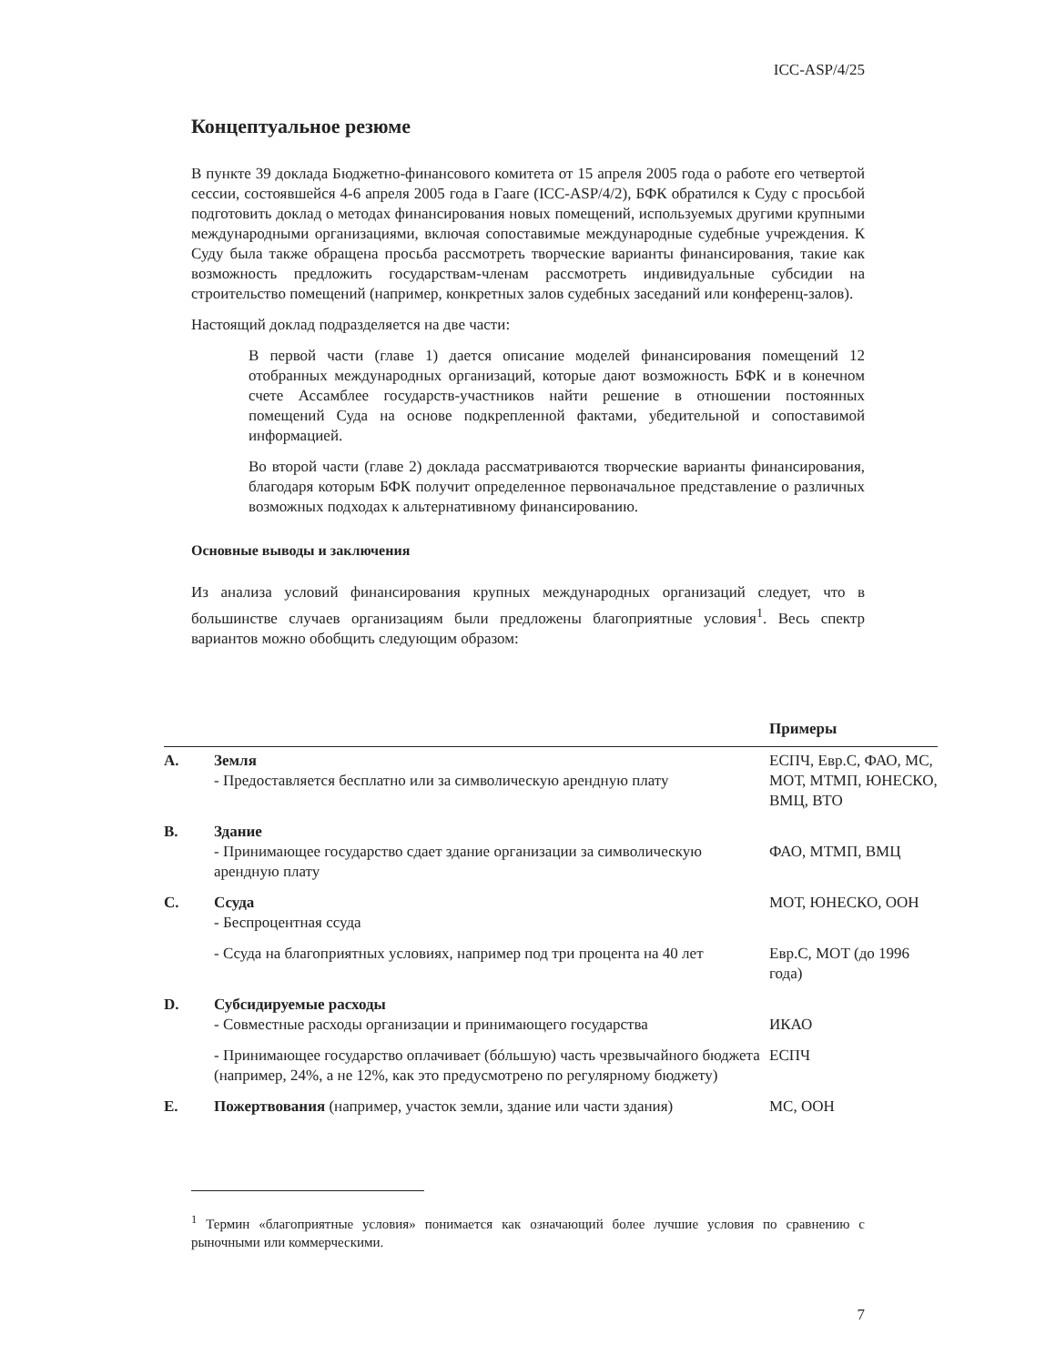ICC-ASP/4/25
Концептуальное резюме
В пункте 39 доклада Бюджетно-финансового комитета от 15 апреля 2005 года о работе его четвертой сессии, состоявшейся 4-6 апреля 2005 года в Гааге (ICC-ASP/4/2), БФК обратился к Суду с просьбой подготовить доклад о методах финансирования новых помещений, используемых другими крупными международными организациями, включая сопоставимые международные судебные учреждения. К Суду была также обращена просьба рассмотреть творческие варианты финансирования, такие как возможность предложить государствам-членам рассмотреть индивидуальные субсидии на строительство помещений (например, конкретных залов судебных заседаний или конференц-залов).
Настоящий доклад подразделяется на две части:
В первой части (главе 1) дается описание моделей финансирования помещений 12 отобранных международных организаций, которые дают возможность БФК и в конечном счете Ассамблее государств-участников найти решение в отношении постоянных помещений Суда на основе подкрепленной фактами, убедительной и сопоставимой информацией.
Во второй части (главе 2) доклада рассматриваются творческие варианты финансирования, благодаря которым БФК получит определенное первоначальное представление о различных возможных подходах к альтернативному финансированию.
Основные выводы и заключения
Из анализа условий финансирования крупных международных организаций следует, что в большинстве случаев организациям были предложены благоприятные условия<sup>1</sup>. Весь спектр вариантов можно обобщить следующим образом:
| | | Примеры |
| --- | --- | --- |
| A. | Земля - Предоставляется бесплатно или за символическую арендную плату | ЕСПЧ, Евр.С, ФАО, МС, МОТ, МТМП, ЮНЕСКО, ВМЦ, ВТО |
| B. | Здание - Принимающее государство сдает здание организации за символическую арендную плату | ФАО, МТМП, ВМЦ |
| C. | Ссуда - Беспроцентная ссуда | МОТ, ЮНЕСКО, ООН |
| | - Ссуда на благоприятных условиях, например под три процента на 40 лет | Евр.С, МОТ (до 1996 года) |
| D. | Субсидируемые расходы - Совместные расходы организации и принимающего государства | ИКАО |
| | - Принимающее государство оплачивает (бóльшую) часть чрезвычайного бюджета (например, 24%, а не 12%, как это предусмотрено по регулярному бюджету) | ЕСПЧ |
| E. | Пожертвования (например, участок земли, здание или части здания) | МС, ООН |
<sup>1</sup> Термин «благоприятные условия» понимается как означающий более лучшие условия по сравнению с рыночными или коммерческими.
7